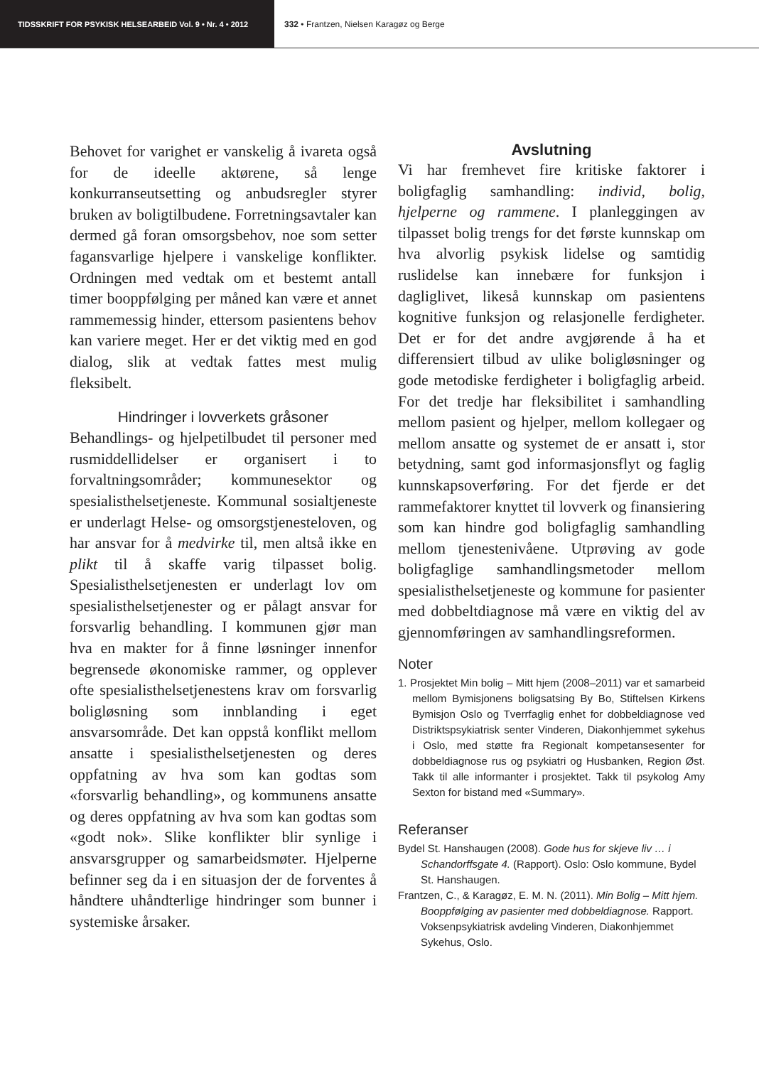TIDSSKRIFT FOR PSYKISK HELSEARBEID Vol. 9 • Nr. 4 • 2012 332 • Frantzen, Nielsen Karagøz og Berge
Behovet for varighet er vanskelig å ivareta også for de ideelle aktørene, så lenge konkurranseutsetting og anbudsregler styrer bruken av boligtilbudene. Forretningsavtaler kan dermed gå foran omsorgsbehov, noe som setter fagansvarlige hjelpere i vanskelige konflikter. Ordningen med vedtak om et bestemt antall timer booppfølging per måned kan være et annet rammemessig hinder, ettersom pasientens behov kan variere meget. Her er det viktig med en god dialog, slik at vedtak fattes mest mulig fleksibelt.
Hindringer i lovverkets gråsoner
Behandlings- og hjelpetilbudet til personer med rusmiddellidelser er organisert i to forvaltningsområder; kommunesektor og spesialisthelsetjeneste. Kommunal sosialtjeneste er underlagt Helse- og omsorgstjenesteloven, og har ansvar for å medvirke til, men altså ikke en plikt til å skaffe varig tilpasset bolig. Spesialisthelsetjenesten er underlagt lov om spesialisthelsetjenester og er pålagt ansvar for forsvarlig behandling. I kommunen gjør man hva en makter for å finne løsninger innenfor begrensede økonomiske rammer, og opplever ofte spesialisthelsetjenestens krav om forsvarlig boligløsning som innblanding i eget ansvarsområde. Det kan oppstå konflikt mellom ansatte i spesialisthelsetjenesten og deres oppfatning av hva som kan godtas som «forsvarlig behandling», og kommunens ansatte og deres oppfatning av hva som kan godtas som «godt nok». Slike konflikter blir synlige i ansvarsgrupper og samarbeidsmøter. Hjelperne befinner seg da i en situasjon der de forventes å håndtere uhåndterlige hindringer som bunner i systemiske årsaker.
Avslutning
Vi har fremhevet fire kritiske faktorer i boligfaglig samhandling: individ, bolig, hjelperne og rammene. I planleggingen av tilpasset bolig trengs for det første kunnskap om hva alvorlig psykisk lidelse og samtidig ruslidelse kan innebære for funksjon i dagliglivet, likeså kunnskap om pasientens kognitive funksjon og relasjonelle ferdigheter. Det er for det andre avgjørende å ha et differensiert tilbud av ulike boligløsninger og gode metodiske ferdigheter i boligfaglig arbeid. For det tredje har fleksibilitet i samhandling mellom pasient og hjelper, mellom kollegaer og mellom ansatte og systemet de er ansatt i, stor betydning, samt god informasjonsflyt og faglig kunnskapsoverføring. For det fjerde er det rammefaktorer knyttet til lovverk og finansiering som kan hindre god boligfaglig samhandling mellom tjenestenivåene. Utprøving av gode boligfaglige samhandlingsmetoder mellom spesialisthelsetjeneste og kommune for pasienter med dobbeltdiagnose må være en viktig del av gjennomføringen av samhandlingsreformen.
Noter
1. Prosjektet Min bolig – Mitt hjem (2008–2011) var et samarbeid mellom Bymisjonens boligsatsing By Bo, Stiftelsen Kirkens Bymisjon Oslo og Tverrfaglig enhet for dobbeldiagnose ved Distriktspsykiatrisk senter Vinderen, Diakonhjemmet sykehus i Oslo, med støtte fra Regionalt kompetansesenter for dobbeldiagnose rus og psykiatri og Husbanken, Region Øst. Takk til alle informanter i prosjektet. Takk til psykolog Amy Sexton for bistand med «Summary».
Referanser
Bydel St. Hanshaugen (2008). Gode hus for skjeve liv … i Schandorffsgate 4. (Rapport). Oslo: Oslo kommune, Bydel St. Hanshaugen.
Frantzen, C., & Karagøz, E. M. N. (2011). Min Bolig – Mitt hjem. Booppfølging av pasienter med dobbeldiagnose. Rapport. Voksenpsykiatrisk avdeling Vinderen, Diakonhjemmet Sykehus, Oslo.